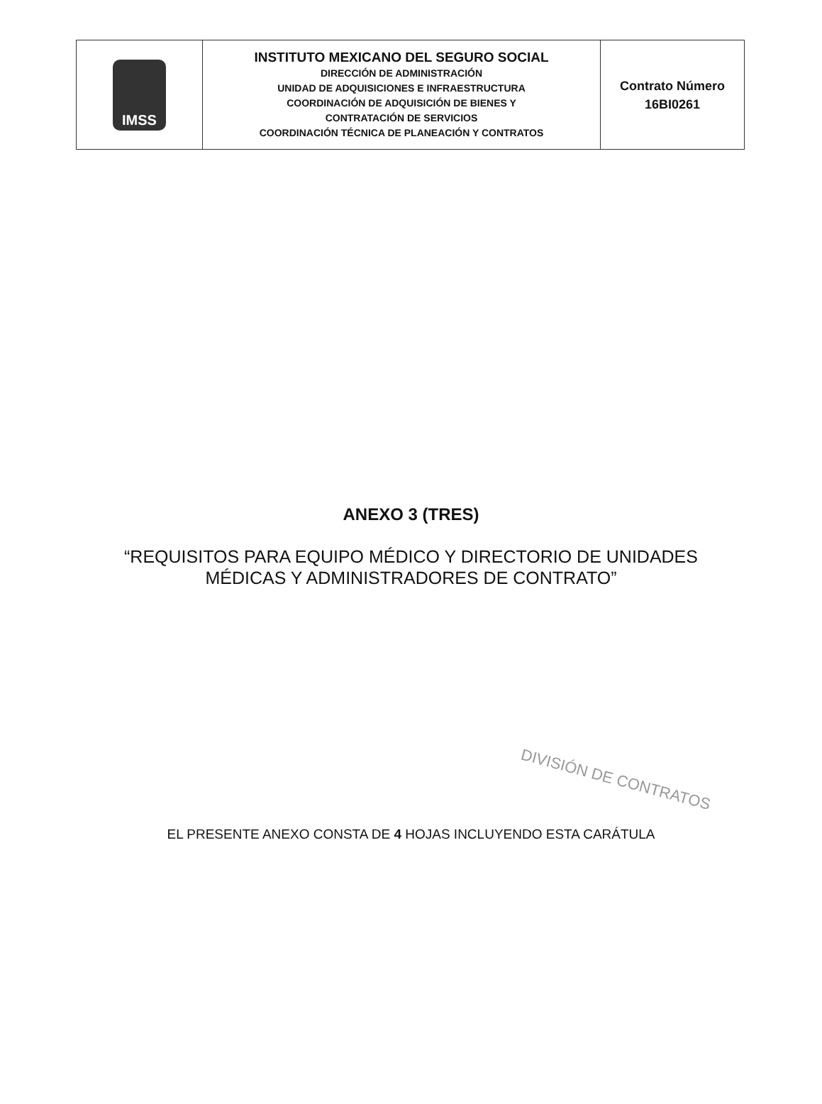| IMSS | INSTITUTO MEXICANO DEL SEGURO SOCIAL DIRECCIÓN DE ADMINISTRACIÓN UNIDAD DE ADQUISICIONES E INFRAESTRUCTURA COORDINACIÓN DE ADQUISICIÓN DE BIENES Y CONTRATACIÓN DE SERVICIOS COORDINACIÓN TÉCNICA DE PLANEACIÓN Y CONTRATOS | Contrato Número 16BI0261 |
ANEXO 3 (TRES)
“REQUISITOS PARA EQUIPO MÉDICO Y DIRECTORIO DE UNIDADES
MÉDICAS Y ADMINISTRADORES DE CONTRATO”
DIVISIÓN DE CONTRATOS
EL PRESENTE ANEXO CONSTA DE 4 HOJAS INCLUYENDO ESTA CARÁTULA